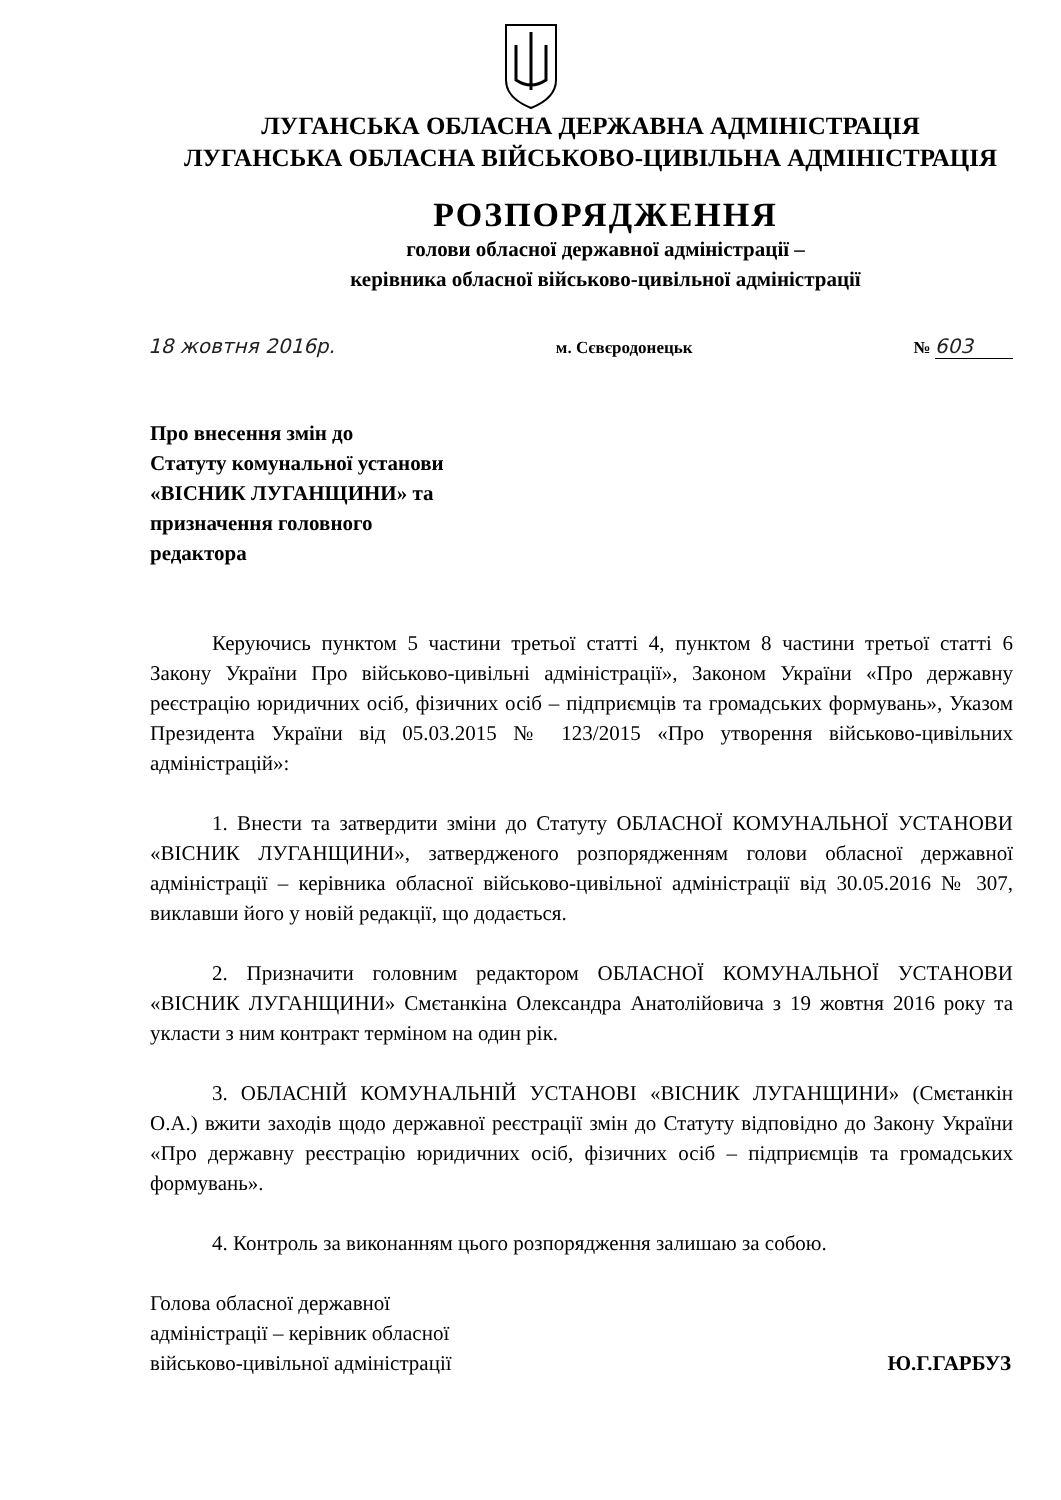ЛУГАНСЬКА ОБЛАСНА ДЕРЖАВНА АДМІНІСТРАЦІЯ
ЛУГАНСЬКА ОБЛАСНА ВІЙСЬКОВО-ЦИВІЛЬНА АДМІНІСТРАЦІЯ
РОЗПОРЯДЖЕННЯ
голови обласної державної адміністрації –
керівника обласної військово-цивільної адміністрації
18 жовтня 2016р. м. Сєвєродонецьк № 603
Про внесення змін до
Статуту комунальної установи
«ВІСНИК ЛУГАНЩИНИ» та
призначення головного
редактора
Керуючись пунктом 5 частини третьої статті 4, пунктом 8 частини третьої статті 6 Закону України Про військово-цивільні адміністрації», Законом України «Про державну реєстрацію юридичних осіб, фізичних осіб – підприємців та громадських формувань», Указом Президента України від 05.03.2015 № 123/2015 «Про утворення військово-цивільних адміністрацій»:
1. Внести та затвердити зміни до Статуту ОБЛАСНОЇ КОМУНАЛЬНОЇ УСТАНОВИ «ВІСНИК ЛУГАНЩИНИ», затвердженого розпорядженням голови обласної державної адміністрації – керівника обласної військово-цивільної адміністрації від 30.05.2016 № 307, виклавши його у новій редакції, що додається.
2. Призначити головним редактором ОБЛАСНОЇ КОМУНАЛЬНОЇ УСТАНОВИ «ВІСНИК ЛУГАНЩИНИ» Смєтанкіна Олександра Анатолійовича з 19 жовтня 2016 року та укласти з ним контракт терміном на один рік.
3. ОБЛАСНІЙ КОМУНАЛЬНІЙ УСТАНОВІ «ВІСНИК ЛУГАНЩИНИ» (Смєтанкін О.А.) вжити заходів щодо державної реєстрації змін до Статуту відповідно до Закону України «Про державну реєстрацію юридичних осіб, фізичних осіб – підприємців та громадських формувань».
4. Контроль за виконанням цього розпорядження залишаю за собою.
Голова обласної державної
адміністрації – керівник обласної
військово-цивільної адміністрації
Ю.Г.ГАРБУЗ